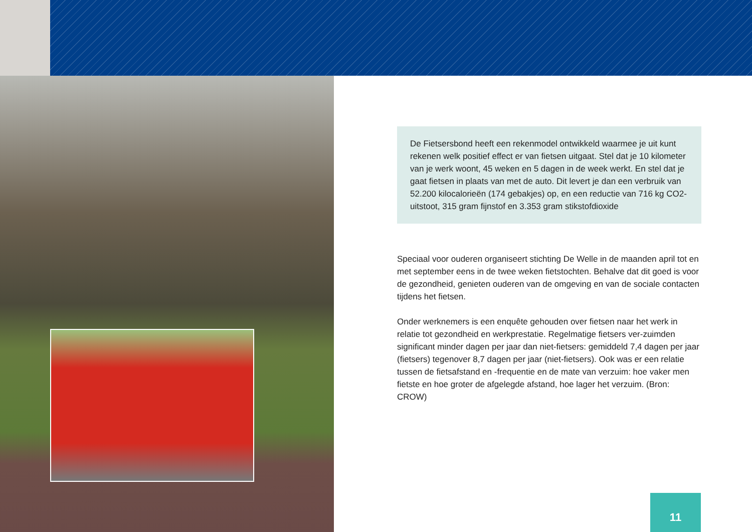De Fietsersbond heeft een rekenmodel ontwikkeld waarmee je uit kunt rekenen welk positief effect er van fietsen uitgaat. Stel dat je 10 kilometer van je werk woont, 45 weken en 5 dagen in de week werkt. En stel dat je gaat fietsen in plaats van met de auto. Dit levert je dan een verbruik van 52.200 kilocalorieën (174 gebakjes) op, en een reductie van 716 kg CO2-uitstoot, 315 gram fijnstof en 3.353 gram stikstofdioxide
Speciaal voor ouderen organiseert stichting De Welle in de maanden april tot en met september eens in de twee weken fietstochten. Behalve dat dit goed is voor de gezondheid, genieten ouderen van de omgeving en van de sociale contacten tijdens het fietsen.
Onder werknemers is een enquête gehouden over fietsen naar het werk in relatie tot gezondheid en werkprestatie. Regelmatige fietsers ver-zuimden significant minder dagen per jaar dan niet-fietsers: gemiddeld 7,4 dagen per jaar (fietsers) tegenover 8,7 dagen per jaar (niet-fietsers). Ook was er een relatie tussen de fietsafstand en -frequentie en de mate van verzuim: hoe vaker men fietste en hoe groter de afgelegde afstand, hoe lager het verzuim. (Bron: CROW)
11